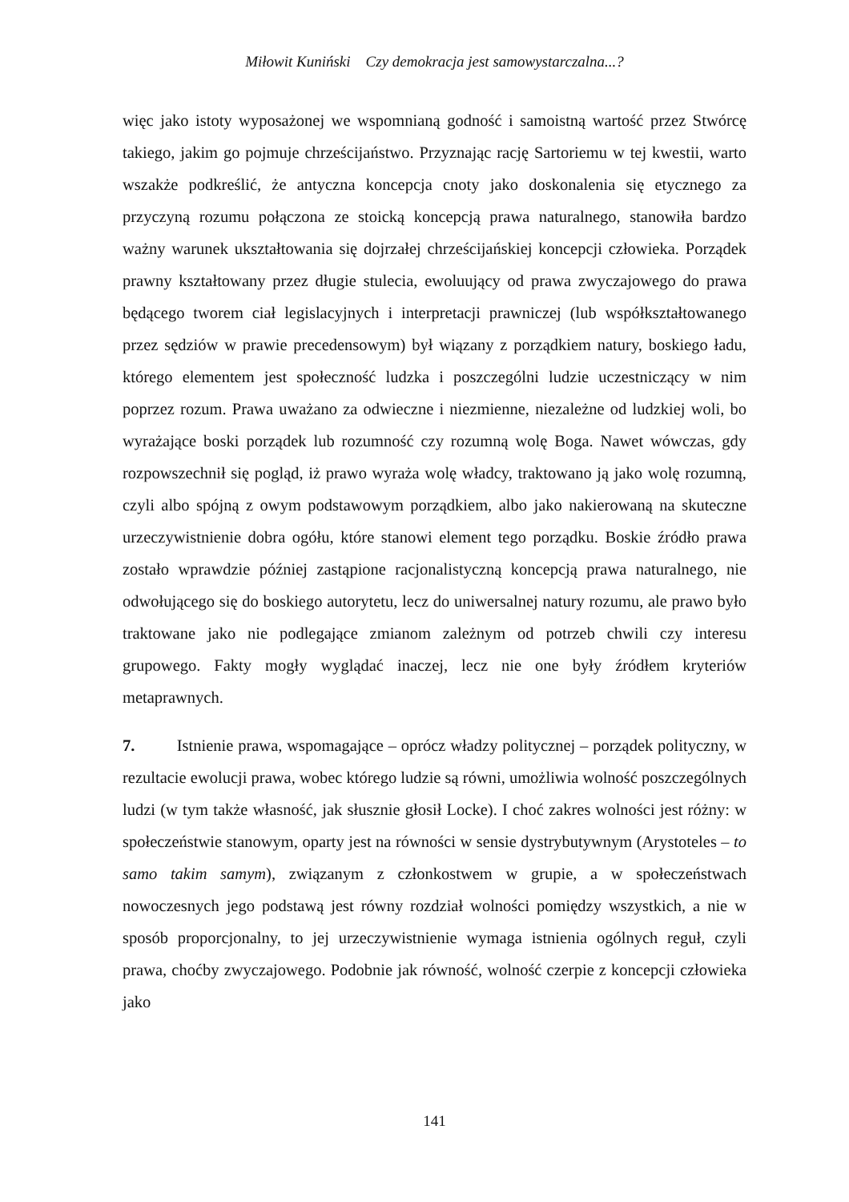Miłowit Kuniński Czy demokracja jest samowystarczalna...?
więc jako istoty wyposażonej we wspomnianą godność i samoistną wartość przez Stwórcę takiego, jakim go pojmuje chrześcijaństwo. Przyznając rację Sartoriemu w tej kwestii, warto wszakże podkreślić, że antyczna koncepcja cnoty jako doskonalenia się etycznego za przyczyną rozumu połączona ze stoicką koncepcją prawa naturalnego, stanowiła bardzo ważny warunek ukształtowania się dojrzałej chrześcijańskiej koncepcji człowieka. Porządek prawny kształtowany przez długie stulecia, ewoluujący od prawa zwyczajowego do prawa będącego tworem ciał legislacyjnych i interpretacji prawniczej (lub współkształtowanego przez sędziów w prawie precedensowym) był wiązany z porządkiem natury, boskiego ładu, którego elementem jest społeczność ludzka i poszczególni ludzie uczestniczący w nim poprzez rozum. Prawa uważano za odwieczne i niezmienne, niezależne od ludzkiej woli, bo wyrażające boski porządek lub rozumność czy rozumną wolę Boga. Nawet wówczas, gdy rozpowszechnił się pogląd, iż prawo wyraża wolę władcy, traktowano ją jako wolę rozumną, czyli albo spójną z owym podstawowym porządkiem, albo jako nakierowaną na skuteczne urzeczywistnienie dobra ogółu, które stanowi element tego porządku. Boskie źródło prawa zostało wprawdzie później zastąpione racjonalistyczną koncepcją prawa naturalnego, nie odwołującego się do boskiego autorytetu, lecz do uniwersalnej natury rozumu, ale prawo było traktowane jako nie podlegające zmianom zależnym od potrzeb chwili czy interesu grupowego. Fakty mogły wyglądać inaczej, lecz nie one były źródłem kryteriów metaprawnych.
7. Istnienie prawa, wspomagające – oprócz władzy politycznej – porządek polityczny, w rezultacie ewolucji prawa, wobec którego ludzie są równi, umożliwia wolność poszczególnych ludzi (w tym także własność, jak słusznie głosił Locke). I choć zakres wolności jest różny: w społeczeństwie stanowym, oparty jest na równości w sensie dystrybutywnym (Arystoteles – to samo takim samym), związanym z członkostwem w grupie, a w społeczeństwach nowoczesnych jego podstawą jest równy rozdział wolności pomiędzy wszystkich, a nie w sposób proporcjonalny, to jej urzeczywistnienie wymaga istnienia ogólnych reguł, czyli prawa, choćby zwyczajowego. Podobnie jak równość, wolność czerpie z koncepcji człowieka jako
141